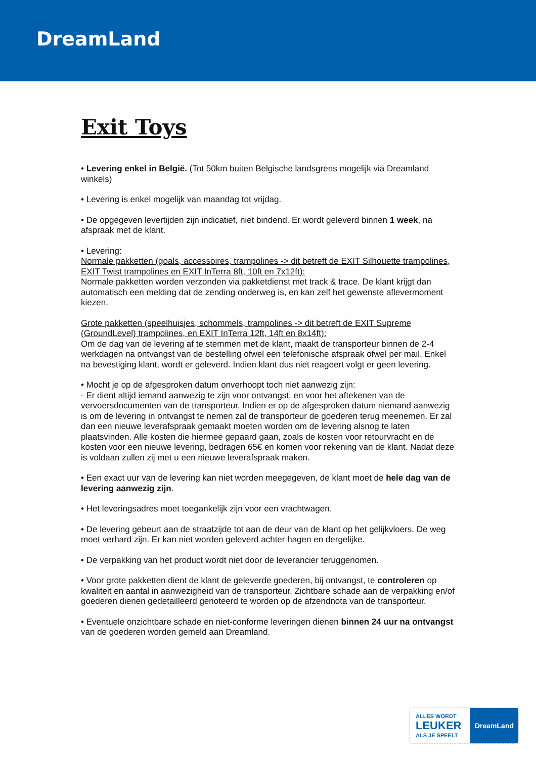DreamLand
Exit Toys
• Levering enkel in België. (Tot 50km buiten Belgische landsgrens mogelijk via Dreamland winkels)
• Levering is enkel mogelijk van maandag tot vrijdag.
• De opgegeven levertijden zijn indicatief, niet bindend. Er wordt geleverd binnen 1 week, na afspraak met de klant.
• Levering:
Normale pakketten (goals, accessoires, trampolines -> dit betreft de EXIT Silhouette trampolines, EXIT Twist trampolines en EXIT InTerra 8ft, 10ft en 7x12ft):
Normale pakketten worden verzonden via pakketdienst met track & trace. De klant krijgt dan automatisch een melding dat de zending onderweg is, en kan zelf het gewenste aflevermoment kiezen.
Grote pakketten (speelhuisjes, schommels, trampolines -> dit betreft de EXIT Supreme (GroundLevel) trampolines, en EXIT InTerra 12ft, 14ft en 8x14ft):
Om de dag van de levering af te stemmen met de klant, maakt de transporteur binnen de 2-4 werkdagen na ontvangst van de bestelling ofwel een telefonische afspraak ofwel per mail. Enkel na bevestiging klant, wordt er geleverd. Indien klant dus niet reageert volgt er geen levering.
• Mocht je op de afgesproken datum onverhoopt toch niet aanwezig zijn:
- Er dient altijd iemand aanwezig te zijn voor ontvangst, en voor het aftekenen van de vervoersdocumenten van de transporteur. Indien er op de afgesproken datum niemand aanwezig is om de levering in ontvangst te nemen zal de transporteur de goederen terug meenemen. Er zal dan een nieuwe leverafspraak gemaakt moeten worden om de levering alsnog te laten plaatsvinden. Alle kosten die hiermee gepaard gaan, zoals de kosten voor retourvracht en de kosten voor een nieuwe levering, bedragen 65€ en komen voor rekening van de klant. Nadat deze is voldaan zullen zij met u een nieuwe leverafspraak maken.
• Een exact uur van de levering kan niet worden meegegeven, de klant moet de hele dag van de levering aanwezig zijn.
• Het leveringsadres moet toegankelijk zijn voor een vrachtwagen.
• De levering gebeurt aan de straatzijde tot aan de deur van de klant op het gelijkvloers. De weg moet verhard zijn. Er kan niet worden geleverd achter hagen en dergelijke.
• De verpakking van het product wordt niet door de leverancier teruggenomen.
• Voor grote pakketten dient de klant de geleverde goederen, bij ontvangst, te controleren op kwaliteit en aantal in aanwezigheid van de transporteur. Zichtbare schade aan de verpakking en/of goederen dienen gedetailleerd genoteerd te worden op de afzendnota van de transporteur.
• Eventuele onzichtbare schade en niet-conforme leveringen dienen binnen 24 uur na ontvangst van de goederen worden gemeld aan Dreamland.
ALLES WORDT
LEUKER
ALS JE SPEELT
DreamLand